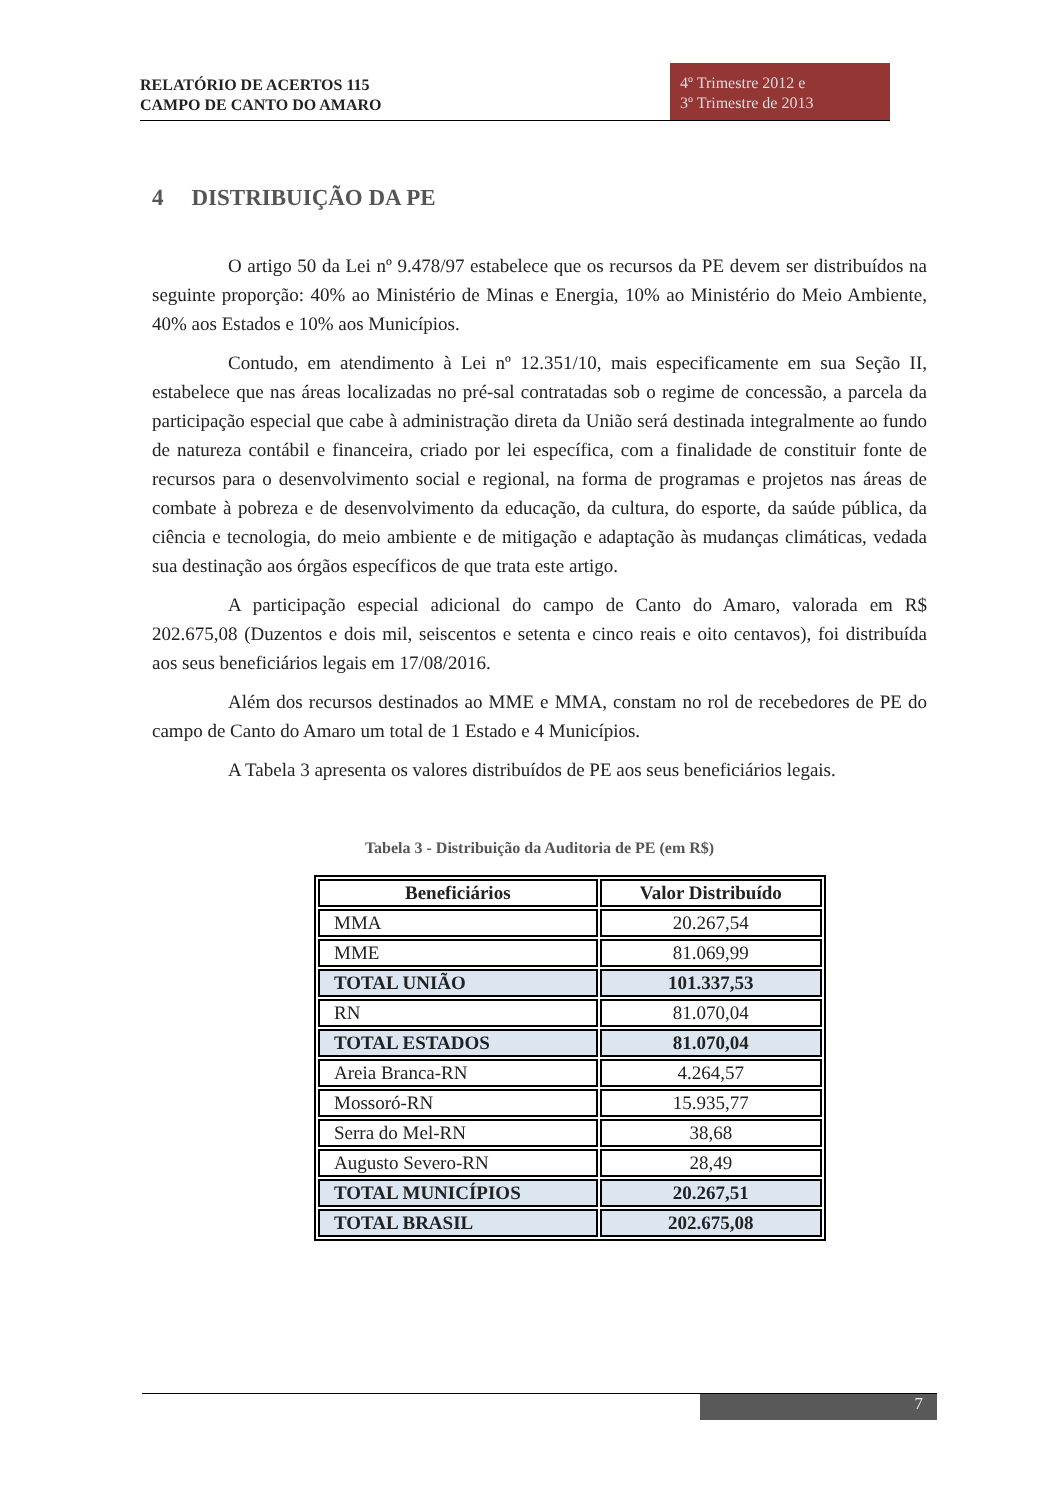RELATÓRIO DE ACERTOS 115
CAMPO DE CANTO DO AMARO
4º Trimestre 2012 e
3º Trimestre de 2013
4 DISTRIBUIÇÃO DA PE
O artigo 50 da Lei nº 9.478/97 estabelece que os recursos da PE devem ser distribuídos na seguinte proporção: 40% ao Ministério de Minas e Energia, 10% ao Ministério do Meio Ambiente, 40% aos Estados e 10% aos Municípios.
Contudo, em atendimento à Lei nº 12.351/10, mais especificamente em sua Seção II, estabelece que nas áreas localizadas no pré-sal contratadas sob o regime de concessão, a parcela da participação especial que cabe à administração direta da União será destinada integralmente ao fundo de natureza contábil e financeira, criado por lei específica, com a finalidade de constituir fonte de recursos para o desenvolvimento social e regional, na forma de programas e projetos nas áreas de combate à pobreza e de desenvolvimento da educação, da cultura, do esporte, da saúde pública, da ciência e tecnologia, do meio ambiente e de mitigação e adaptação às mudanças climáticas, vedada sua destinação aos órgãos específicos de que trata este artigo.
A participação especial adicional do campo de Canto do Amaro, valorada em R$ 202.675,08 (Duzentos e dois mil, seiscentos e setenta e cinco reais e oito centavos), foi distribuída aos seus beneficiários legais em 17/08/2016.
Além dos recursos destinados ao MME e MMA, constam no rol de recebedores de PE do campo de Canto do Amaro um total de 1 Estado e 4 Municípios.
A Tabela 3 apresenta os valores distribuídos de PE aos seus beneficiários legais.
Tabela 3 - Distribuição da Auditoria de PE (em R$)
| Beneficiários | Valor Distribuído |
| --- | --- |
| MMA | 20.267,54 |
| MME | 81.069,99 |
| TOTAL UNIÃO | 101.337,53 |
| RN | 81.070,04 |
| TOTAL ESTADOS | 81.070,04 |
| Areia Branca-RN | 4.264,57 |
| Mossoró-RN | 15.935,77 |
| Serra do Mel-RN | 38,68 |
| Augusto Severo-RN | 28,49 |
| TOTAL MUNICÍPIOS | 20.267,51 |
| TOTAL BRASIL | 202.675,08 |
7